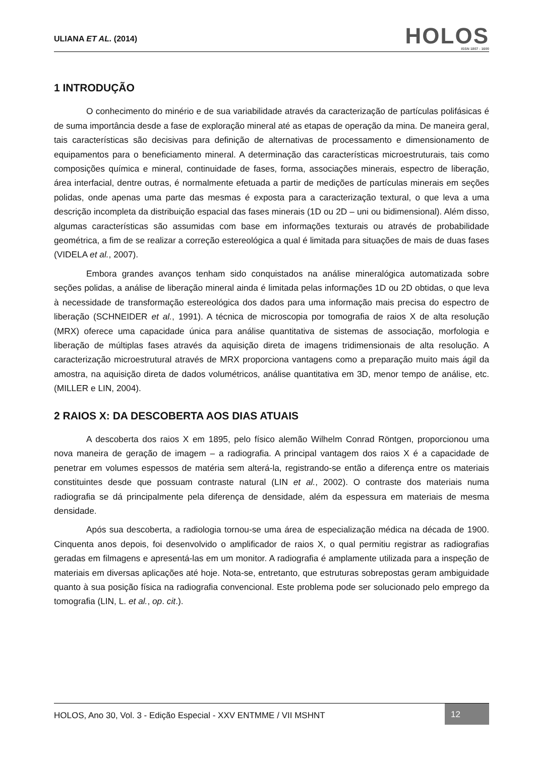ULIANA ET AL. (2014)
HOLOS
ISSN 1807 - 1600
1 INTRODUÇÃO
O conhecimento do minério e de sua variabilidade através da caracterização de partículas polifásicas é de suma importância desde a fase de exploração mineral até as etapas de operação da mina. De maneira geral, tais características são decisivas para definição de alternativas de processamento e dimensionamento de equipamentos para o beneficiamento mineral. A determinação das características microestruturais, tais como composições química e mineral, continuidade de fases, forma, associações minerais, espectro de liberação, área interfacial, dentre outras, é normalmente efetuada a partir de medições de partículas minerais em seções polidas, onde apenas uma parte das mesmas é exposta para a caracterização textural, o que leva a uma descrição incompleta da distribuição espacial das fases minerais (1D ou 2D – uni ou bidimensional). Além disso, algumas características são assumidas com base em informações texturais ou através de probabilidade geométrica, a fim de se realizar a correção estereológica a qual é limitada para situações de mais de duas fases (VIDELA et al., 2007).
Embora grandes avanços tenham sido conquistados na análise mineralógica automatizada sobre seções polidas, a análise de liberação mineral ainda é limitada pelas informações 1D ou 2D obtidas, o que leva à necessidade de transformação estereológica dos dados para uma informação mais precisa do espectro de liberação (SCHNEIDER et al., 1991). A técnica de microscopia por tomografia de raios X de alta resolução (MRX) oferece uma capacidade única para análise quantitativa de sistemas de associação, morfologia e liberação de múltiplas fases através da aquisição direta de imagens tridimensionais de alta resolução. A caracterização microestrutural através de MRX proporciona vantagens como a preparação muito mais ágil da amostra, na aquisição direta de dados volumétricos, análise quantitativa em 3D, menor tempo de análise, etc. (MILLER e LIN, 2004).
2 RAIOS X: DA DESCOBERTA AOS DIAS ATUAIS
A descoberta dos raios X em 1895, pelo físico alemão Wilhelm Conrad Röntgen, proporcionou uma nova maneira de geração de imagem – a radiografia. A principal vantagem dos raios X é a capacidade de penetrar em volumes espessos de matéria sem alterá-la, registrando-se então a diferença entre os materiais constituintes desde que possuam contraste natural (LIN et al., 2002). O contraste dos materiais numa radiografia se dá principalmente pela diferença de densidade, além da espessura em materiais de mesma densidade.
Após sua descoberta, a radiologia tornou-se uma área de especialização médica na década de 1900. Cinquenta anos depois, foi desenvolvido o amplificador de raios X, o qual permitiu registrar as radiografias geradas em filmagens e apresentá-las em um monitor. A radiografia é amplamente utilizada para a inspeção de materiais em diversas aplicações até hoje. Nota-se, entretanto, que estruturas sobrepostas geram ambiguidade quanto à sua posição física na radiografia convencional. Este problema pode ser solucionado pelo emprego da tomografia (LIN, L. et al., op. cit.).
HOLOS, Ano 30, Vol. 3 - Edição Especial - XXV ENTMME / VII MSHNT
12